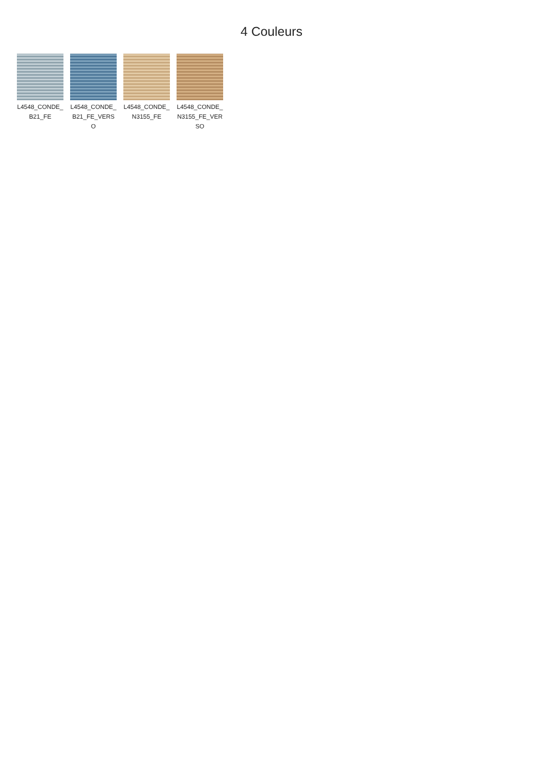4 Couleurs
L4548_CONDE_B21_FE
L4548_CONDE_B21_FE_VERSO
L4548_CONDE_N3155_FE
L4548_CONDE_N3155_FE_VERSO